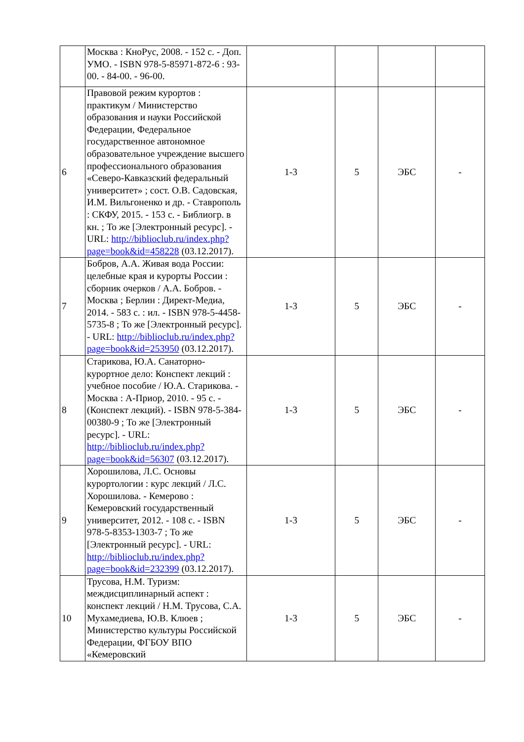| | Москва : КноРус, 2008. - 152 с. - Доп. УМО. - ISBN 978-5-85971-872-6 : 93-00. - 84-00. - 96-00. | | | | |
| 6 | Правовой режим курортов : практикум / Министерство образования и науки Российской Федерации, Федеральное государственное автономное образовательное учреждение высшего профессионального образования «Северо-Кавказский федеральный университет» ; сост. О.В. Садовская, И.М. Вильгоненко и др. - Ставрополь : СКФУ, 2015. - 153 с. - Библиогр. в кн. ; То же [Электронный ресурс]. - URL: http://biblioclub.ru/index.php?page=book&id=458228 (03.12.2017). | 1-3 | 5 | ЭБС | - |
| 7 | Бобров, А.А. Живая вода России: целебные края и курорты России : сборник очерков / А.А. Бобров. - Москва ; Берлин : Директ-Медиа, 2014. - 583 с. : ил. - ISBN 978-5-4458-5735-8 ; То же [Электронный ресурс]. - URL: http://biblioclub.ru/index.php?page=book&id=253950 (03.12.2017). | 1-3 | 5 | ЭБС | - |
| 8 | Старикова, Ю.А. Санаторно-курортное дело: Конспект лекций : учебное пособие / Ю.А. Старикова. - Москва : А-Приор, 2010. - 95 с. - (Конспект лекций). - ISBN 978-5-384-00380-9 ; То же [Электронный ресурс]. - URL: http://biblioclub.ru/index.php?page=book&id=56307 (03.12.2017). | 1-3 | 5 | ЭБС | - |
| 9 | Хорошилова, Л.С. Основы курортологии : курс лекций / Л.С. Хорошилова. - Кемерово : Кемеровский государственный университет, 2012. - 108 с. - ISBN 978-5-8353-1303-7 ; То же [Электронный ресурс]. - URL: http://biblioclub.ru/index.php?page=book&id=232399 (03.12.2017). | 1-3 | 5 | ЭБС | - |
| 10 | Трусова, Н.М. Туризм: междисциплинарный аспект : конспект лекций / Н.М. Трусова, С.А. Мухамедиева, Ю.В. Клюев ; Министерство культуры Российской Федерации, ФГБОУ ВПО «Кемеровский | 1-3 | 5 | ЭБС | - |